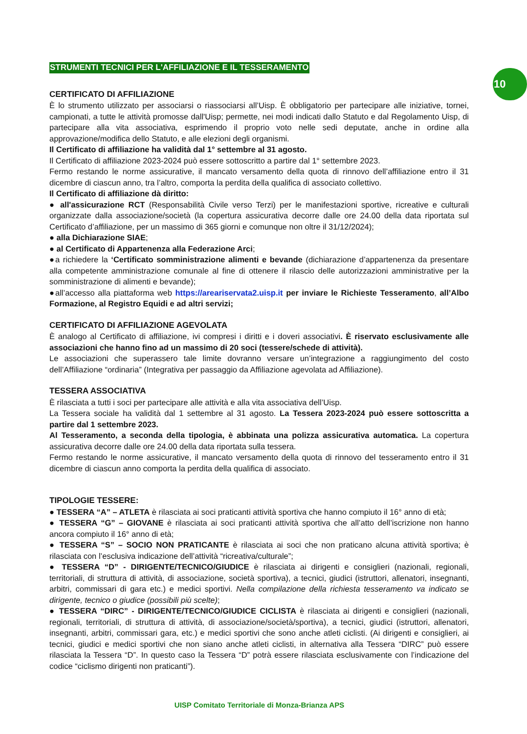10
STRUMENTI TECNICI PER L'AFFILIAZIONE E IL TESSERAMENTO
CERTIFICATO DI AFFILIAZIONE
È lo strumento utilizzato per associarsi o riassociarsi all’Uisp. È obbligatorio per partecipare alle iniziative, tornei, campionati, a tutte le attività promosse dall'Uisp; permette, nei modi indicati dallo Statuto e dal Regolamento Uisp, di partecipare alla vita associativa, esprimendo il proprio voto nelle sedi deputate, anche in ordine alla approvazione/modifica dello Statuto, e alle elezioni degli organismi.
Il Certificato di affiliazione ha validità dal 1° settembre al 31 agosto.
Il Certificato di affiliazione 2023-2024 può essere sottoscritto a partire dal 1° settembre 2023.
Fermo restando le norme assicurative, il mancato versamento della quota di rinnovo dell’affiliazione entro il 31 dicembre di ciascun anno, tra l’altro, comporta la perdita della qualifica di associato collettivo.
Il Certificato di affiliazione dà diritto:
● all'assicurazione RCT (Responsabilità Civile verso Terzi) per le manifestazioni sportive, ricreative e culturali organizzate dalla associazione/società (la copertura assicurativa decorre dalle ore 24.00 della data riportata sul Certificato d’affiliazione, per un massimo di 365 giorni e comunque non oltre il 31/12/2024);
● alla Dichiarazione SIAE;
● al Certificato di Appartenenza alla Federazione Arci;
●a richiedere la ‘Certificato somministrazione alimenti e bevande (dichiarazione d’appartenenza da presentare alla competente amministrazione comunale al fine di ottenere il rilascio delle autorizzazioni amministrative per la somministrazione di alimenti e bevande);
●all’accesso alla piattaforma web https://areariservata2.uisp.it per inviare le Richieste Tesseramento, all’Albo Formazione, al Registro Equidi e ad altri servizi;
CERTIFICATO DI AFFILIAZIONE AGEVOLATA
È analogo al Certificato di affiliazione, ivi compresi i diritti e i doveri associativi. È riservato esclusivamente alle associazioni che hanno fino ad un massimo di 20 soci (tessere/schede di attività).
Le associazioni che superassero tale limite dovranno versare un’integrazione a raggiungimento del costo dell’Affiliazione “ordinaria” (Integrativa per passaggio da Affiliazione agevolata ad Affiliazione).
TESSERA ASSOCIATIVA
È rilasciata a tutti i soci per partecipare alle attività e alla vita associativa dell’Uisp.
La Tessera sociale ha validità dal 1 settembre al 31 agosto. La Tessera 2023-2024 può essere sottoscritta a partire dal 1 settembre 2023.
Al Tesseramento, a seconda della tipologia, è abbinata una polizza assicurativa automatica. La copertura assicurativa decorre dalle ore 24.00 della data riportata sulla tessera.
Fermo restando le norme assicurative, il mancato versamento della quota di rinnovo del tesseramento entro il 31 dicembre di ciascun anno comporta la perdita della qualifica di associato.
TIPOLOGIE TESSERE:
● TESSERA “A” – ATLETA è rilasciata ai soci praticanti attività sportiva che hanno compiuto il 16° anno di età;
● TESSERA “G” – GIOVANE è rilasciata ai soci praticanti attività sportiva che all’atto dell’iscrizione non hanno ancora compiuto il 16° anno di età;
● TESSERA “S” – SOCIO NON PRATICANTE è rilasciata ai soci che non praticano alcuna attività sportiva; è rilasciata con l’esclusiva indicazione dell’attività “ricreativa/culturale”;
● TESSERA “D” - DIRIGENTE/TECNICO/GIUDICE è rilasciata ai dirigenti e consiglieri (nazionali, regionali, territoriali, di struttura di attività, di associazione, società sportiva), a tecnici, giudici (istruttori, allenatori, insegnanti, arbitri, commissari di gara etc.) e medici sportivi. Nella compilazione della richiesta tesseramento va indicato se dirigente, tecnico o giudice (possibili più scelte);
● TESSERA “DIRC” - DIRIGENTE/TECNICO/GIUDICE CICLISTA è rilasciata ai dirigenti e consiglieri (nazionali, regionali, territoriali, di struttura di attività, di associazione/società/sportiva), a tecnici, giudici (istruttori, allenatori, insegnanti, arbitri, commissari gara, etc.) e medici sportivi che sono anche atleti ciclisti. (Ai dirigenti e consiglieri, ai tecnici, giudici e medici sportivi che non siano anche atleti ciclisti, in alternativa alla Tessera “DIRC” può essere rilasciata la Tessera “D”. In questo caso la Tessera “D” potrà essere rilasciata esclusivamente con l’indicazione del codice “ciclismo dirigenti non praticanti”).
UISP Comitato Territoriale di Monza-Brianza APS